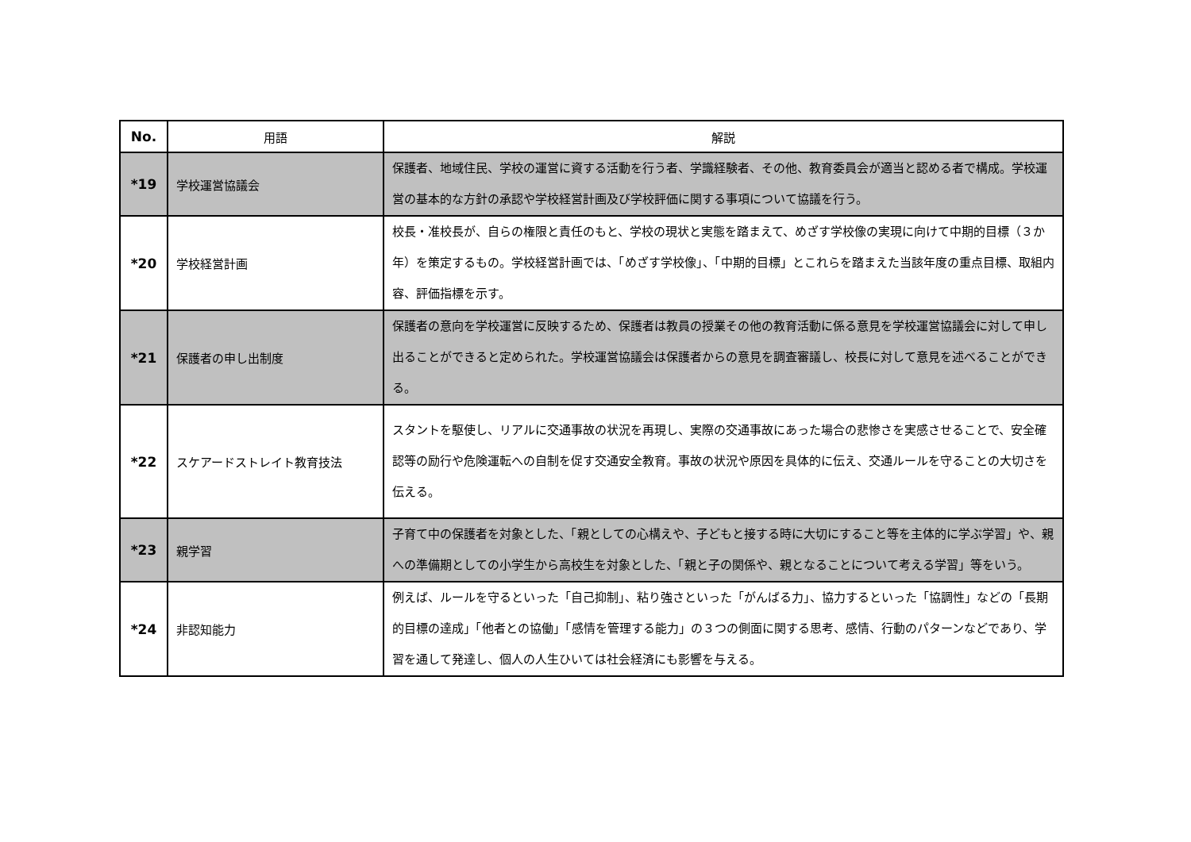| No. | 用語 | 解説 |
| --- | --- | --- |
| *19 | 学校運営協議会 | 保護者、地域住民、学校の運営に資する活動を行う者、学識経験者、その他、教育委員会が適当と認める者で構成。学校運営の基本的な方針の承認や学校経営計画及び学校評価に関する事項について協議を行う。 |
| *20 | 学校経営計画 | 校長・准校長が、自らの権限と責任のもと、学校の現状と実態を踏まえて、めざす学校像の実現に向けて中期的目標（３か年）を策定するもの。学校経営計画では、「めざす学校像」、「中期的目標」とこれらを踏まえた当該年度の重点目標、取組内容、評価指標を示す。 |
| *21 | 保護者の申し出制度 | 保護者の意向を学校運営に反映するため、保護者は教員の授業その他の教育活動に係る意見を学校運営協議会に対して申し出ることができると定められた。学校運営協議会は保護者からの意見を調査審議し、校長に対して意見を述べることができる。 |
| *22 | スケアードストレイト教育技法 | スタントを駆使し、リアルに交通事故の状況を再現し、実際の交通事故にあった場合の悲惨さを実感させることで、安全確認等の励行や危険運転への自制を促す交通安全教育。事故の状況や原因を具体的に伝え、交通ルールを守ることの大切さを伝える。 |
| *23 | 親学習 | 子育て中の保護者を対象とした、「親としての心構えや、子どもと接する時に大切にすること等を主体的に学ぶ学習」や、親への準備期としての小学生から高校生を対象とした、「親と子の関係や、親となることについて考える学習」等をいう。 |
| *24 | 非認知能力 | 例えば、ルールを守るといった「自己抑制」、粘り強さといった「がんばる力」、協力するといった「協調性」などの「長期的目標の達成」「他者との協働」「感情を管理する能力」の３つの側面に関する思考、感情、行動のパターンなどであり、学習を通して発達し、個人の人生ひいては社会経済にも影響を与える。 |